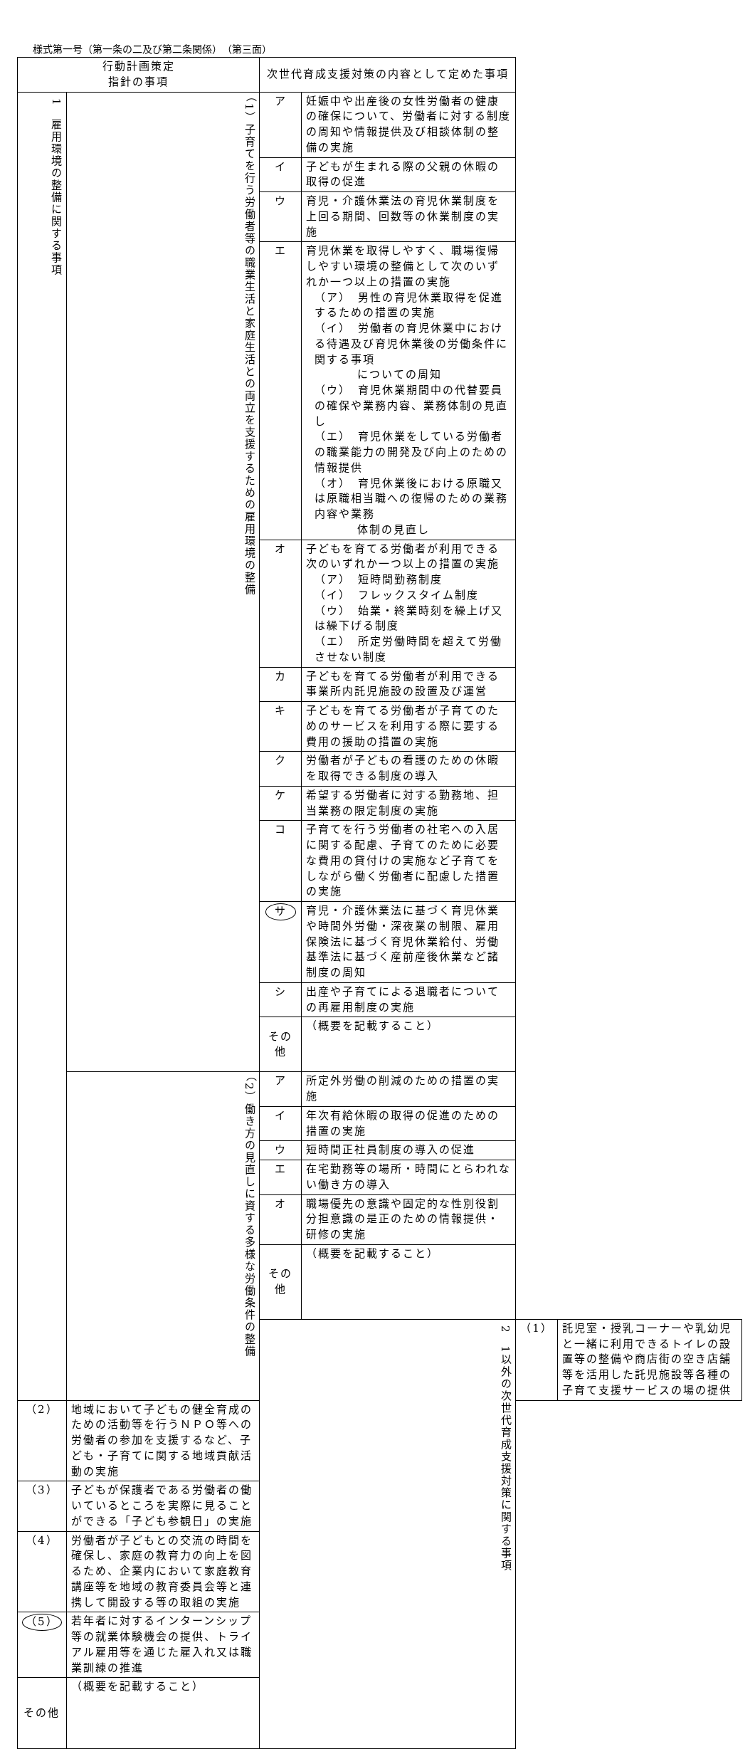様式第一号（第一条の二及び第二条関係）　（第三面）
| 行動計画策定 指針の事項 | | 次世代育成支援対策の内容として定めた事項 | | | |
| --- | --- | --- | --- | --- | --- |
| 1 雇用環境の整備に関する事項 | （1）子育てを行う労働者等の職業生活と家庭生活との両立を支援するための雇用環境の整備 | ア | 妊娠中や出産後の女性労働者の健康の確保について、労働者に対する制度の周知や情報提供及び相談体制の整備の実施 | | |
| | | イ | 子どもが生まれる際の父親の休暇の取得の促進 | | |
| | | ウ | 育児・介護休業法の育児休業制度を上回る期間、回数等の休業制度の実施 | | |
| | | エ | 育児休業を取得しやすく、職場復帰しやすい環境の整備として次のいずれか一つ以上の措置の実施 （ア） 男性の育児休業取得を促進するための措置の実施 （イ） 労働者の育児休業中における待遇及び育児休業後の労働条件に関する事項 についての周知 （ウ） 育児休業期間中の代替要員の確保や業務内容、業務体制の見直し （エ） 育児休業をしている労働者の職業能力の開発及び向上のための情報提供 （オ） 育児休業後における原職又は原職相当職への復帰のための業務内容や業務 体制の見直し | | |
| | | オ | 子どもを育てる労働者が利用できる次のいずれか一つ以上の措置の実施 （ア） 短時間勤務制度 （イ） フレックスタイム制度 （ウ） 始業・終業時刻を繰上げ又は繰下げる制度 （エ） 所定労働時間を超えて労働させない制度 | | |
| | | カ | 子どもを育てる労働者が利用できる事業所内託児施設の設置及び運営 | | |
| | | キ | 子どもを育てる労働者が子育てのためのサービスを利用する際に要する費用の援助の措置の実施 | | |
| | | ク | 労働者が子どもの看護のための休暇を取得できる制度の導入 | | |
| | | ケ | 希望する労働者に対する勤務地、担当業務の限定制度の実施 | | |
| | | コ | 子育てを行う労働者の社宅への入居に関する配慮、子育てのために必要な費用の貸付けの実施など子育てをしながら働く労働者に配慮した措置の実施 | | |
| | | サ | 育児・介護休業法に基づく育児休業や時間外労働・深夜業の制限、雇用保険法に基づく育児休業給付、労働基準法に基づく産前産後休業など諸制度の周知 | | |
| | | シ | 出産や子育てによる退職者についての再雇用制度の実施 | | |
| | | その他 | （概要を記載すること） | | |
| | （2）働き方の見直しに資する多様な労働条件の整備 | ア | 所定外労働の削減のための措置の実施 | | |
| | | イ | 年次有給休暇の取得の促進のための措置の実施 | | |
| | | ウ | 短時間正社員制度の導入の促進 | | |
| | | エ | 在宅勤務等の場所・時間にとらわれない働き方の導入 | | |
| | | オ | 職場優先の意識や固定的な性別役割分担意識の是正のための情報提供・研修の実施 | | |
| | | その他 | （概要を記載すること） | | |
| | | 2 1以外の次世代育成支援対策に関する事項 | | （1） | 託児室・授乳コーナーや乳幼児と一緒に利用できるトイレの設置等の整備や商店街の空き店舗等を活用した託児施設等各種の子育て支援サービスの場の提供 |
| （2） | 地域において子どもの健全育成のための活動等を行うＮＰＯ等への労働者の参加を支援するなど、子ども・子育てに関する地域貢献活動の実施 | | | | |
| （3） | 子どもが保護者である労働者の働いているところを実際に見ることができる「子ども参観日」の実施 | | | | |
| （4） | 労働者が子どもとの交流の時間を確保し、家庭の教育力の向上を図るため、企業内において家庭教育講座等を地域の教育委員会等と連携して開設する等の取組の実施 | | | | |
| （5） | 若年者に対するインターンシップ等の就業体験機会の提供、トライアル雇用等を通じた雇入れ又は職業訓練の推進 | | | | |
| その他 | （概要を記載すること） | | | | |